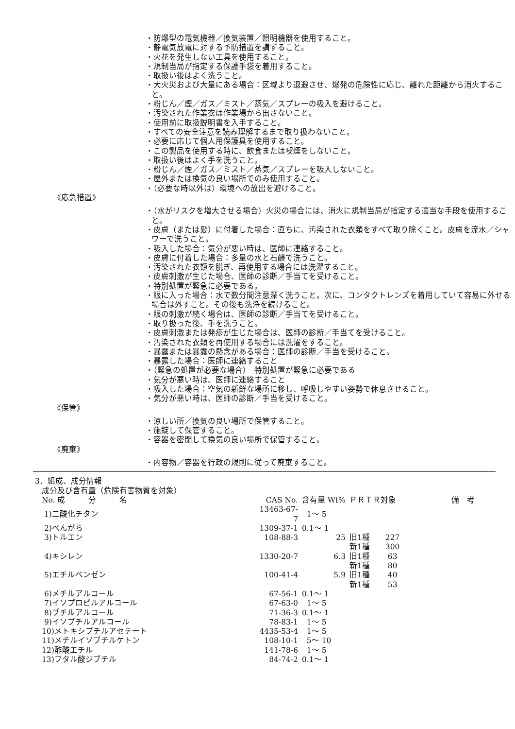・防爆型の電気機器／換気装置／照明機器を使用すること。
・静電気放電に対する予防措置を講ずること。
・火花を発生しない工具を使用すること。
・規制当局が指定する保護手袋を着用すること。
・取扱い後はよく洗うこと。
・大火災および大量にある場合：区域より退避させ、爆発の危険性に応じ、離れた距離から消火すること。
・粉じん／煙／ガス／ミスト／蒸気／スプレーの吸入を避けること。
・汚染された作業衣は作業場から出さないこと。
・使用前に取扱説明書を入手すること。
・すべての安全注意を読み理解するまで取り扱わないこと。
・必要に応じて個人用保護具を使用すること。
・この製品を使用する時に、飲食または喫煙をしないこと。
・取扱い後はよく手を洗うこと。
・粉じん／煙／ガス／ミスト／蒸気／スプレーを吸入しないこと。
・屋外または換気の良い場所でのみ使用すること。
・（必要な時以外は）環境への放出を避けること。
《応急措置》
・（水がリスクを増大させる場合）火災の場合には、消火に規制当局が指定する適当な手段を使用すること。
・皮膚（または髪）に付着した場合：直ちに、汚染された衣類をすべて取り除くこと。皮膚を流水／シャワーで洗うこと。
・吸入した場合：気分が悪い時は、医師に連絡すること。
・皮膚に付着した場合：多量の水と石鹸で洗うこと。
・汚染された衣類を脱ぎ、再使用する場合には洗濯すること。
・皮膚刺激が生じた場合、医師の診断／手当てを受けること。
・特別処置が緊急に必要である。
・眼に入った場合：水で数分間注意深く洗うこと。次に、コンタクトレンズを着用していて容易に外せる場合は外すこと。その後も洗浄を続けること。
・眼の刺激が続く場合は、医師の診断／手当てを受けること。
・取り扱った後、手を洗うこと。
・皮膚刺激または発疹が生じた場合は、医師の診断／手当てを受けること。
・汚染された衣類を再使用する場合には洗濯をすること。
・暴露または暴露の懸念がある場合：医師の診断／手当を受けること。
・暴露した場合：医師に連絡すること
・（緊急の処置が必要な場合）　特別処置が緊急に必要である
・気分が悪い時は、医師に連絡すること
・吸入した場合：空気の新鮮な場所に移し、呼吸しやすい姿勢で休息させること。
・気分が悪い時は、医師の診断／手当を受けること。
《保管》
・涼しい所／換気の良い場所で保管すること。
・施錠して保管すること。
・容器を密閉して換気の良い場所で保管すること。
《廃棄》
・内容物／容器を行政の規則に従って廃棄すること。
3．組成、成分情報
成分及び含有量（危険有害物質を対象）
| No. 成 分 名 | CAS No. | 含有量 Wt% | ＰＲＴＲ対象 | 備 考 |
| --- | --- | --- | --- | --- |
| 1)二酸化チタン | 13463-67-7 | 1～ 5 | | |
| 2)べんがら | 1309-37-1 | 0.1～ 1 | | |
| 3)トルエン | 108-88-3 | 25 | 旧1種 227 | |
| | | | 新1種 300 | |
| 4)キシレン | 1330-20-7 | 6.3 | 旧1種 63 | |
| | | | 新1種 80 | |
| 5)エチルベンゼン | 100-41-4 | 5.9 | 旧1種 40 | |
| | | | 新1種 53 | |
| 6)メチルアルコール | 67-56-1 | 0.1～ 1 | | |
| 7)イソプロピルアルコール | 67-63-0 | 1～ 5 | | |
| 8)ブチルアルコール | 71-36-3 | 0.1～ 1 | | |
| 9)イソブチルアルコール | 78-83-1 | 1～ 5 | | |
| 10)メトキシブチルアセテート | 4435-53-4 | 1～ 5 | | |
| 11)メチルイソブチルケトン | 108-10-1 | 5～ 10 | | |
| 12)酢酸エチル | 141-78-6 | 1～ 5 | | |
| 13)フタル酸ジブチル | 84-74-2 | 0.1～ 1 | | |